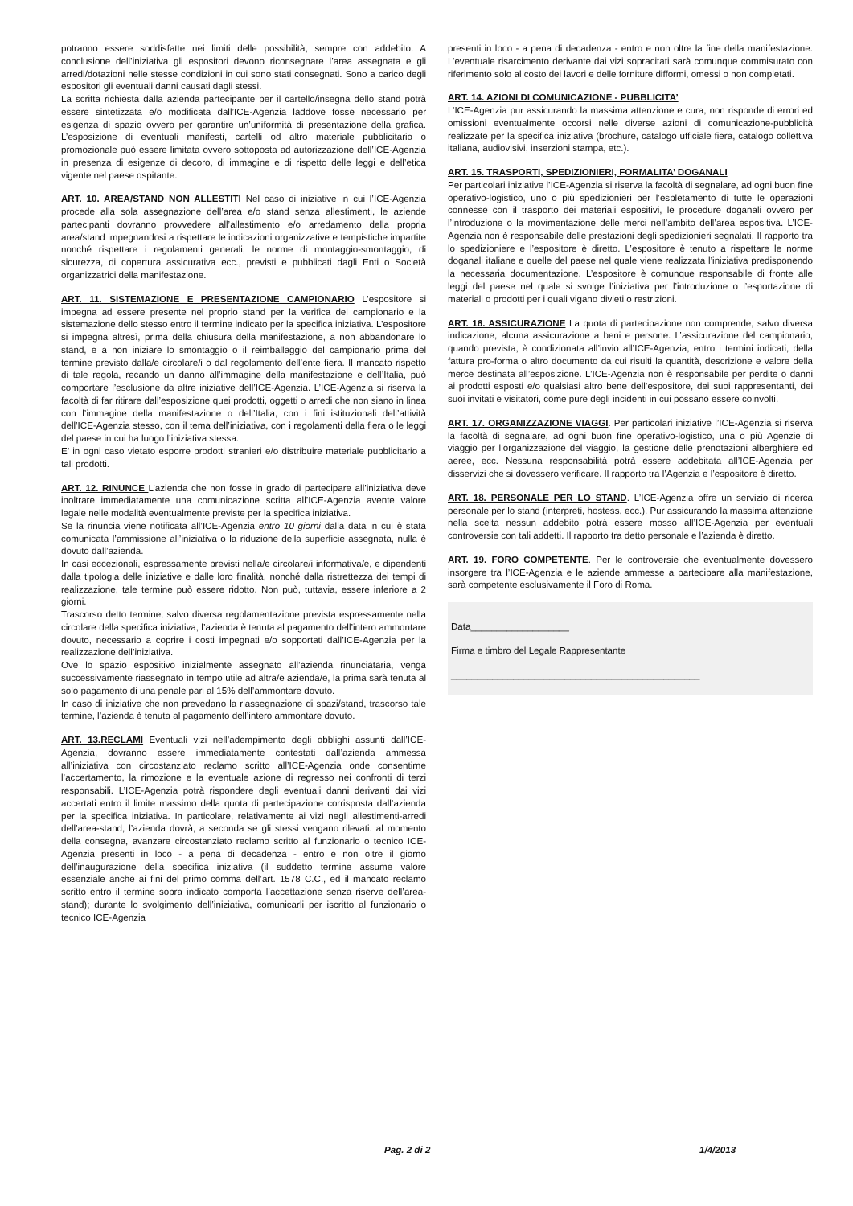potranno essere soddisfatte nei limiti delle possibilità, sempre con addebito. A conclusione dell’iniziativa gli espositori devono riconsegnare l’area assegnata e gli arredi/dotazioni nelle stesse condizioni in cui sono stati consegnati. Sono a carico degli espositori gli eventuali danni causati dagli stessi.
La scritta richiesta dalla azienda partecipante per il cartello/insegna dello stand potrà essere sintetizzata e/o modificata dall’ICE-Agenzia laddove fosse necessario per esigenza di spazio ovvero per garantire un’uniformità di presentazione della grafica. L’esposizione di eventuali manifesti, cartelli od altro materiale pubblicitario o promozionale può essere limitata ovvero sottoposta ad autorizzazione dell’ICE-Agenzia in presenza di esigenze di decoro, di immagine e di rispetto delle leggi e dell’etica vigente nel paese ospitante.
ART. 10. AREA/STAND NON ALLESTITI Nel caso di iniziative in cui l’ICE-Agenzia procede alla sola assegnazione dell’area e/o stand senza allestimenti, le aziende partecipanti dovranno provvedere all’allestimento e/o arredamento della propria area/stand impegnandosi a rispettare le indicazioni organizzative e tempistiche impartite nonché rispettare i regolamenti generali, le norme di montaggio-smontaggio, di sicurezza, di copertura assicurativa ecc., previsti e pubblicati dagli Enti o Società organizzatrici della manifestazione.
ART. 11. SISTEMAZIONE E PRESENTAZIONE CAMPIONARIO L’espositore si impegna ad essere presente nel proprio stand per la verifica del campionario e la sistemazione dello stesso entro il termine indicato per la specifica iniziativa. L’espositore si impegna altresì, prima della chiusura della manifestazione, a non abbandonare lo stand, e a non iniziare lo smontaggio o il reimballaggio del campionario prima del termine previsto dalla/e circolare/i o dal regolamento dell’ente fiera. Il mancato rispetto di tale regola, recando un danno all’immagine della manifestazione e dell’Italia, può comportare l’esclusione da altre iniziative dell’ICE-Agenzia. L’ICE-Agenzia si riserva la facoltà di far ritirare dall’esposizione quei prodotti, oggetti o arredi che non siano in linea con l’immagine della manifestazione o dell’Italia, con i fini istituzionali dell’attività dell’ICE-Agenzia stesso, con il tema dell’iniziativa, con i regolamenti della fiera o le leggi del paese in cui ha luogo l’iniziativa stessa.
E’ in ogni caso vietato esporre prodotti stranieri e/o distribuire materiale pubblicitario a tali prodotti.
ART. 12. RINUNCE L’azienda che non fosse in grado di partecipare all’iniziativa deve inoltrare immediatamente una comunicazione scritta all’ICE-Agenzia avente valore legale nelle modalità eventualmente previste per la specifica iniziativa.
Se la rinuncia viene notificata all’ICE-Agenzia entro 10 giorni dalla data in cui è stata comunicata l’ammissione all’iniziativa o la riduzione della superficie assegnata, nulla è dovuto dall’azienda.
In casi eccezionali, espressamente previsti nella/e circolare/i informativa/e, e dipendenti dalla tipologia delle iniziative e dalle loro finalità, nonché dalla ristrettezza dei tempi di realizzazione, tale termine può essere ridotto. Non può, tuttavia, essere inferiore a 2 giorni.
Trascorso detto termine, salvo diversa regolamentazione prevista espressamente nella circolare della specifica iniziativa, l’azienda è tenuta al pagamento dell’intero ammontare dovuto, necessario a coprire i costi impegnati e/o sopportati dall’ICE-Agenzia per la realizzazione dell’iniziativa.
Ove lo spazio espositivo inizialmente assegnato all’azienda rinunciataria, venga successivamente riassegnato in tempo utile ad altra/e azienda/e, la prima sarà tenuta al solo pagamento di una penale pari al 15% dell’ammontare dovuto.
In caso di iniziative che non prevedano la riassegnazione di spazi/stand, trascorso tale termine, l’azienda è tenuta al pagamento dell’intero ammontare dovuto.
ART. 13.RECLAMI Eventuali vizi nell’adempimento degli obblighi assunti dall’ICE-Agenzia, dovranno essere immediatamente contestati dall’azienda ammessa all’iniziativa con circostanziato reclamo scritto all’ICE-Agenzia onde consentirne l’accertamento, la rimozione e la eventuale azione di regresso nei confronti di terzi responsabili. L’ICE-Agenzia potrà rispondere degli eventuali danni derivanti dai vizi accertati entro il limite massimo della quota di partecipazione corrisposta dall’azienda per la specifica iniziativa. In particolare, relativamente ai vizi negli allestimenti-arredi dell’area-stand, l’azienda dovrà, a seconda se gli stessi vengano rilevati: al momento della consegna, avanzare circostanziato reclamo scritto al funzionario o tecnico ICE-Agenzia presenti in loco - a pena di decadenza - entro e non oltre il giorno dell’inaugurazione della specifica iniziativa (il suddetto termine assume valore essenziale anche ai fini del primo comma dell’art. 1578 C.C., ed il mancato reclamo scritto entro il termine sopra indicato comporta l’accettazione senza riserve dell’area-stand); durante lo svolgimento dell’iniziativa, comunicarli per iscritto al funzionario o tecnico ICE-Agenzia
presenti in loco - a pena di decadenza - entro e non oltre la fine della manifestazione. L’eventuale risarcimento derivante dai vizi sopracitati sarà comunque commisurato con riferimento solo al costo dei lavori e delle forniture difformi, omessi o non completati.
ART. 14. AZIONI DI COMUNICAZIONE - PUBBLICITA’
L’ICE-Agenzia pur assicurando la massima attenzione e cura, non risponde di errori ed omissioni eventualmente occorsi nelle diverse azioni di comunicazione-pubblicità realizzate per la specifica iniziativa (brochure, catalogo ufficiale fiera, catalogo collettiva italiana, audiovisivi, inserzioni stampa, etc.).
ART. 15. TRASPORTI, SPEDIZIONIERI, FORMALITA’ DOGANALI
Per particolari iniziative l’ICE-Agenzia si riserva la facoltà di segnalare, ad ogni buon fine operativo-logistico, uno o più spedizionieri per l’espletamento di tutte le operazioni connesse con il trasporto dei materiali espositivi, le procedure doganali ovvero per l’introduzione o la movimentazione delle merci nell’ambito dell’area espositiva. L’ICE-Agenzia non è responsabile delle prestazioni degli spedizionieri segnalati. Il rapporto tra lo spedizioniere e l’espositore è diretto. L’espositore è tenuto a rispettare le norme doganali italiane e quelle del paese nel quale viene realizzata l’iniziativa predisponendo la necessaria documentazione. L’espositore è comunque responsabile di fronte alle leggi del paese nel quale si svolge l’iniziativa per l’introduzione o l’esportazione di materiali o prodotti per i quali vigano divieti o restrizioni.
ART. 16. ASSICURAZIONE La quota di partecipazione non comprende, salvo diversa indicazione, alcuna assicurazione a beni e persone. L’assicurazione del campionario, quando prevista, è condizionata all’invio all’ICE-Agenzia, entro i termini indicati, della fattura pro-forma o altro documento da cui risulti la quantità, descrizione e valore della merce destinata all’esposizione. L’ICE-Agenzia non è responsabile per perdite o danni ai prodotti esposti e/o qualsiasi altro bene dell’espositore, dei suoi rappresentanti, dei suoi invitati e visitatori, come pure degli incidenti in cui possano essere coinvolti.
ART. 17. ORGANIZZAZIONE VIAGGI. Per particolari iniziative l’ICE-Agenzia si riserva la facoltà di segnalare, ad ogni buon fine operativo-logistico, una o più Agenzie di viaggio per l’organizzazione del viaggio, la gestione delle prenotazioni alberghiere ed aeree, ecc. Nessuna responsabilità potrà essere addebitata all’ICE-Agenzia per disservizi che si dovessero verificare. Il rapporto tra l’Agenzia e l’espositore è diretto.
ART. 18. PERSONALE PER LO STAND. L’ICE-Agenzia offre un servizio di ricerca personale per lo stand (interpreti, hostess, ecc.). Pur assicurando la massima attenzione nella scelta nessun addebito potrà essere mosso all’ICE-Agenzia per eventuali controversie con tali addetti. Il rapporto tra detto personale e l’azienda è diretto.
ART. 19. FORO COMPETENTE. Per le controversie che eventualmente dovessero insorgere tra l’ICE-Agenzia e le aziende ammesse a partecipare alla manifestazione, sarà competente esclusivamente il Foro di Roma.
Data___________________
Firma e timbro del Legale Rappresentante
________________________________________________
Pag. 2 di 2 1/4/2013